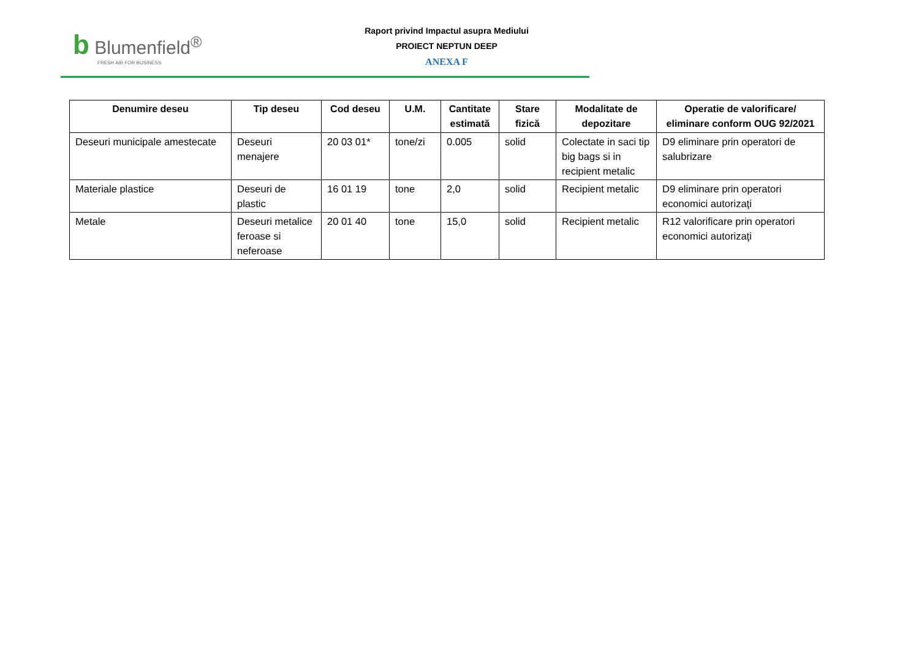b Blumenfield<sup>®</sup>
FRESH AIR FOR BUSINESS
Raport privind Impactul asupra Mediului
PROIECT NEPTUN DEEP
ANEXA F
| Denumire deseu | Tip deseu | Cod deseu | U.M. | Cantitate estimată | Stare fizică | Modalitate de depozitare | Operatie de valorificare/ eliminare conform OUG 92/2021 |
| --- | --- | --- | --- | --- | --- | --- | --- |
| Deseuri municipale amestecate | Deseuri menajere | 20 03 01* | tone/zi | 0.005 | solid | Colectate in saci tip big bags si in recipient metalic | D9 eliminare prin operatori de salubrizare |
| Materiale plastice | Deseuri de plastic | 16 01 19 | tone | 2,0 | solid | Recipient metalic | D9 eliminare prin operatori economici autorizaţi |
| Metale | Deseuri metalice feroase si neferoase | 20 01 40 | tone | 15,0 | solid | Recipient metalic | R12 valorificare prin operatori economici autorizaţi |